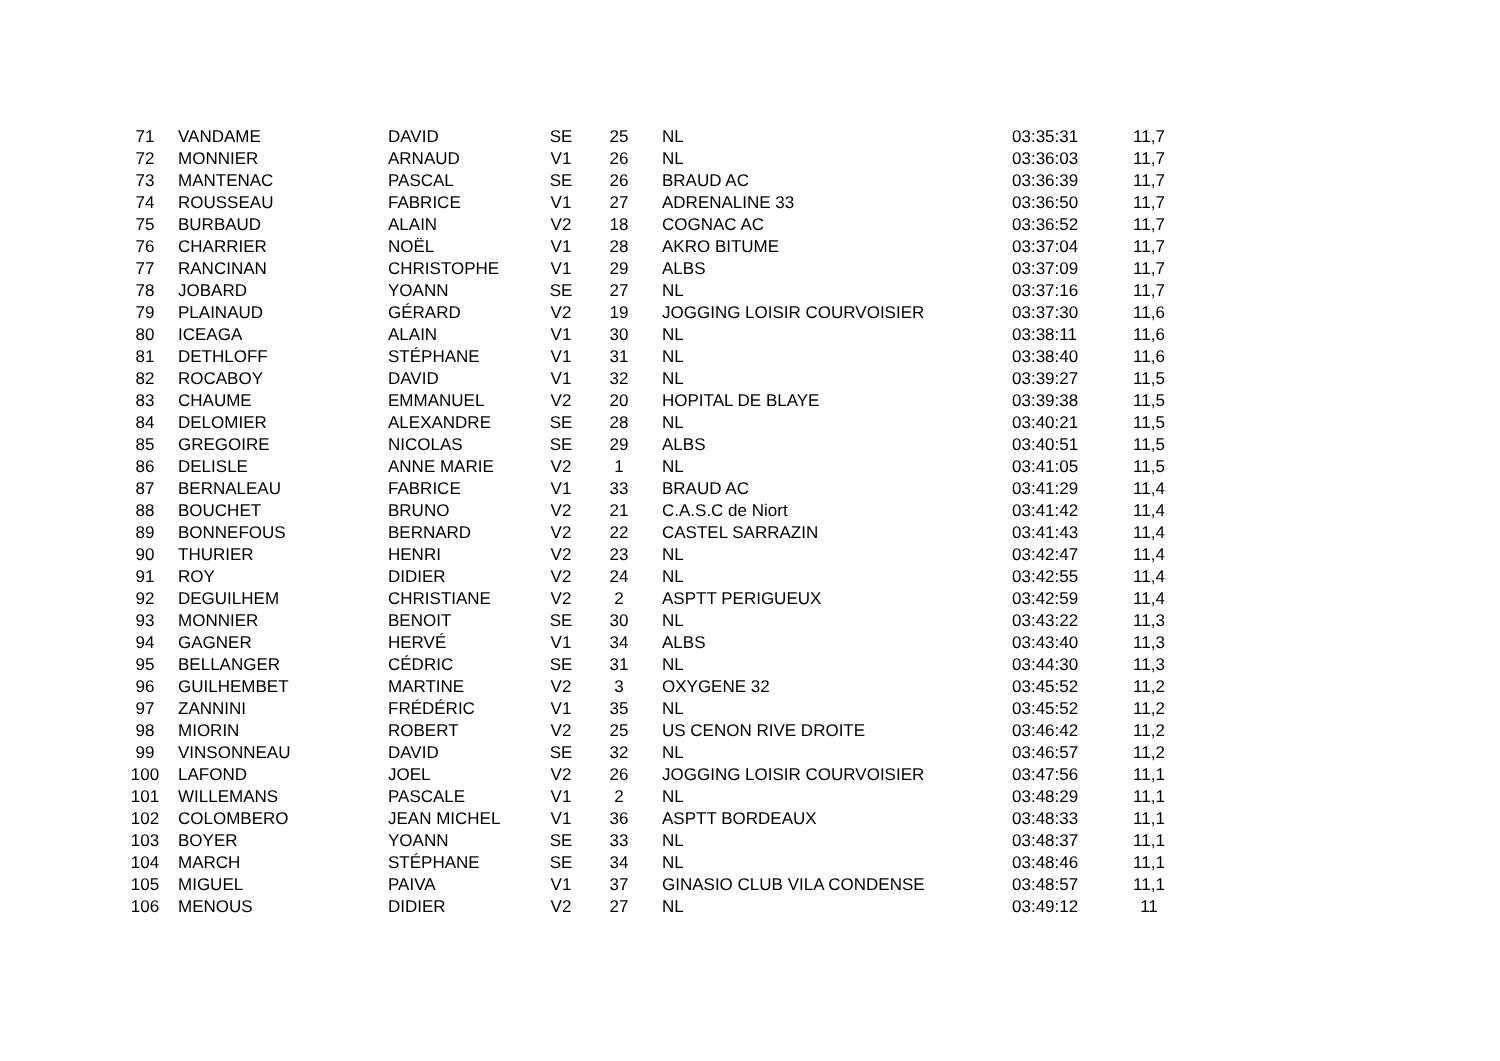| 71 | VANDAME | DAVID | SE | 25 | NL | 03:35:31 | 11,7 |
| 72 | MONNIER | ARNAUD | V1 | 26 | NL | 03:36:03 | 11,7 |
| 73 | MANTENAC | PASCAL | SE | 26 | BRAUD AC | 03:36:39 | 11,7 |
| 74 | ROUSSEAU | FABRICE | V1 | 27 | ADRENALINE 33 | 03:36:50 | 11,7 |
| 75 | BURBAUD | ALAIN | V2 | 18 | COGNAC AC | 03:36:52 | 11,7 |
| 76 | CHARRIER | NOËL | V1 | 28 | AKRO BITUME | 03:37:04 | 11,7 |
| 77 | RANCINAN | CHRISTOPHE | V1 | 29 | ALBS | 03:37:09 | 11,7 |
| 78 | JOBARD | YOANN | SE | 27 | NL | 03:37:16 | 11,7 |
| 79 | PLAINAUD | GÉRARD | V2 | 19 | JOGGING LOISIR COURVOISIER | 03:37:30 | 11,6 |
| 80 | ICEAGA | ALAIN | V1 | 30 | NL | 03:38:11 | 11,6 |
| 81 | DETHLOFF | STÉPHANE | V1 | 31 | NL | 03:38:40 | 11,6 |
| 82 | ROCABOY | DAVID | V1 | 32 | NL | 03:39:27 | 11,5 |
| 83 | CHAUME | EMMANUEL | V2 | 20 | HOPITAL DE BLAYE | 03:39:38 | 11,5 |
| 84 | DELOMIER | ALEXANDRE | SE | 28 | NL | 03:40:21 | 11,5 |
| 85 | GREGOIRE | NICOLAS | SE | 29 | ALBS | 03:40:51 | 11,5 |
| 86 | DELISLE | ANNE MARIE | V2 | 1 | NL | 03:41:05 | 11,5 |
| 87 | BERNALEAU | FABRICE | V1 | 33 | BRAUD AC | 03:41:29 | 11,4 |
| 88 | BOUCHET | BRUNO | V2 | 21 | C.A.S.C de Niort | 03:41:42 | 11,4 |
| 89 | BONNEFOUS | BERNARD | V2 | 22 | CASTEL SARRAZIN | 03:41:43 | 11,4 |
| 90 | THURIER | HENRI | V2 | 23 | NL | 03:42:47 | 11,4 |
| 91 | ROY | DIDIER | V2 | 24 | NL | 03:42:55 | 11,4 |
| 92 | DEGUILHEM | CHRISTIANE | V2 | 2 | ASPTT PERIGUEUX | 03:42:59 | 11,4 |
| 93 | MONNIER | BENOIT | SE | 30 | NL | 03:43:22 | 11,3 |
| 94 | GAGNER | HERVÉ | V1 | 34 | ALBS | 03:43:40 | 11,3 |
| 95 | BELLANGER | CÉDRIC | SE | 31 | NL | 03:44:30 | 11,3 |
| 96 | GUILHEMBET | MARTINE | V2 | 3 | OXYGENE 32 | 03:45:52 | 11,2 |
| 97 | ZANNINI | FRÉDÉRIC | V1 | 35 | NL | 03:45:52 | 11,2 |
| 98 | MIORIN | ROBERT | V2 | 25 | US CENON RIVE DROITE | 03:46:42 | 11,2 |
| 99 | VINSONNEAU | DAVID | SE | 32 | NL | 03:46:57 | 11,2 |
| 100 | LAFOND | JOEL | V2 | 26 | JOGGING LOISIR COURVOISIER | 03:47:56 | 11,1 |
| 101 | WILLEMANS | PASCALE | V1 | 2 | NL | 03:48:29 | 11,1 |
| 102 | COLOMBERO | JEAN MICHEL | V1 | 36 | ASPTT BORDEAUX | 03:48:33 | 11,1 |
| 103 | BOYER | YOANN | SE | 33 | NL | 03:48:37 | 11,1 |
| 104 | MARCH | STÉPHANE | SE | 34 | NL | 03:48:46 | 11,1 |
| 105 | MIGUEL | PAIVA | V1 | 37 | GINASIO CLUB VILA CONDENSE | 03:48:57 | 11,1 |
| 106 | MENOUS | DIDIER | V2 | 27 | NL | 03:49:12 | 11 |